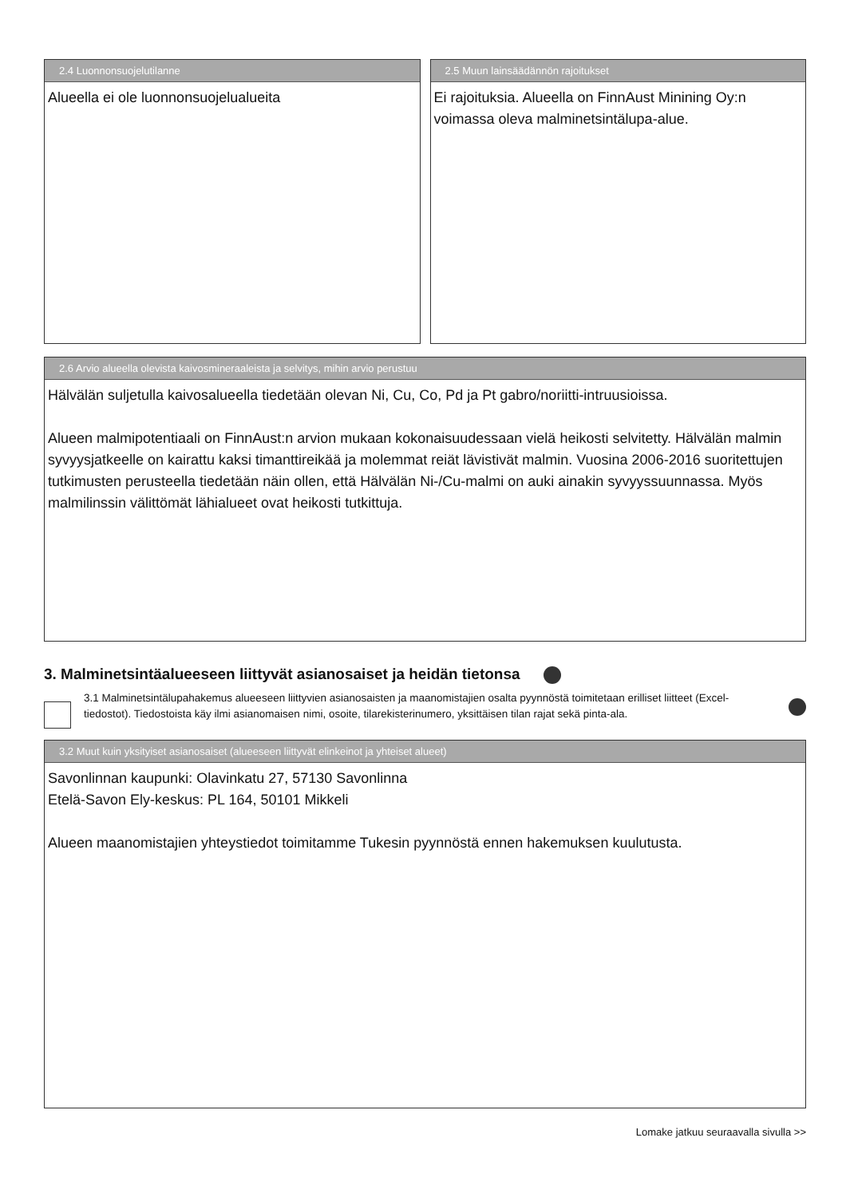2.4 Luonnonsuojelutilanne
Alueella ei ole luonnonsuojelualueita
2.5 Muun lainsäädännön rajoitukset
Ei rajoituksia. Alueella on FinnAust Minining Oy:n voimassa oleva malminetsintälupa-alue.
2.6 Arvio alueella olevista kaivosmineraaleista ja selvitys, mihin arvio perustuu
Hälvälän suljetulla kaivosalueella tiedetään olevan Ni, Cu, Co, Pd ja Pt gabro/noriitti-intruusioissa.
Alueen malmipotentiaali on FinnAust:n arvion mukaan kokonaisuudessaan vielä heikosti selvitetty. Hälvälän malmin syvyysjatkeelle on kairattu kaksi timanttireikää ja molemmat reiät lävistivät malmin. Vuosina 2006-2016 suoritettujen tutkimusten perusteella tiedetään näin ollen, että Hälvälän Ni-/Cu-malmi on auki ainakin syvyyssuunnassa. Myös malmilinssin välittömät lähialueet ovat heikosti tutkittuja.
3. Malminetsintäalueeseen liittyvät asianosaiset ja heidän tietonsa
3.1 Malminetsintälupahakemus alueeseen liittyvien asianosaisten ja maanomistajien osalta pyynnöstä toimitetaan erilliset liitteet (Excel-tiedostot). Tiedostoista käy ilmi asianomaisen nimi, osoite, tilarekisterinumero, yksittäisen tilan rajat sekä pinta-ala.
3.2 Muut kuin yksityiset asianosaiset (alueeseen liittyvät elinkeinot ja yhteiset alueet)
Savonlinnan kaupunki: Olavinkatu 27, 57130 Savonlinna
Etelä-Savon Ely-keskus: PL 164, 50101 Mikkeli
Alueen maanomistajien yhteystiedot toimitamme Tukesin pyynnöstä ennen hakemuksen kuulutusta.
Lomake jatkuu seuraavalla sivulla >>